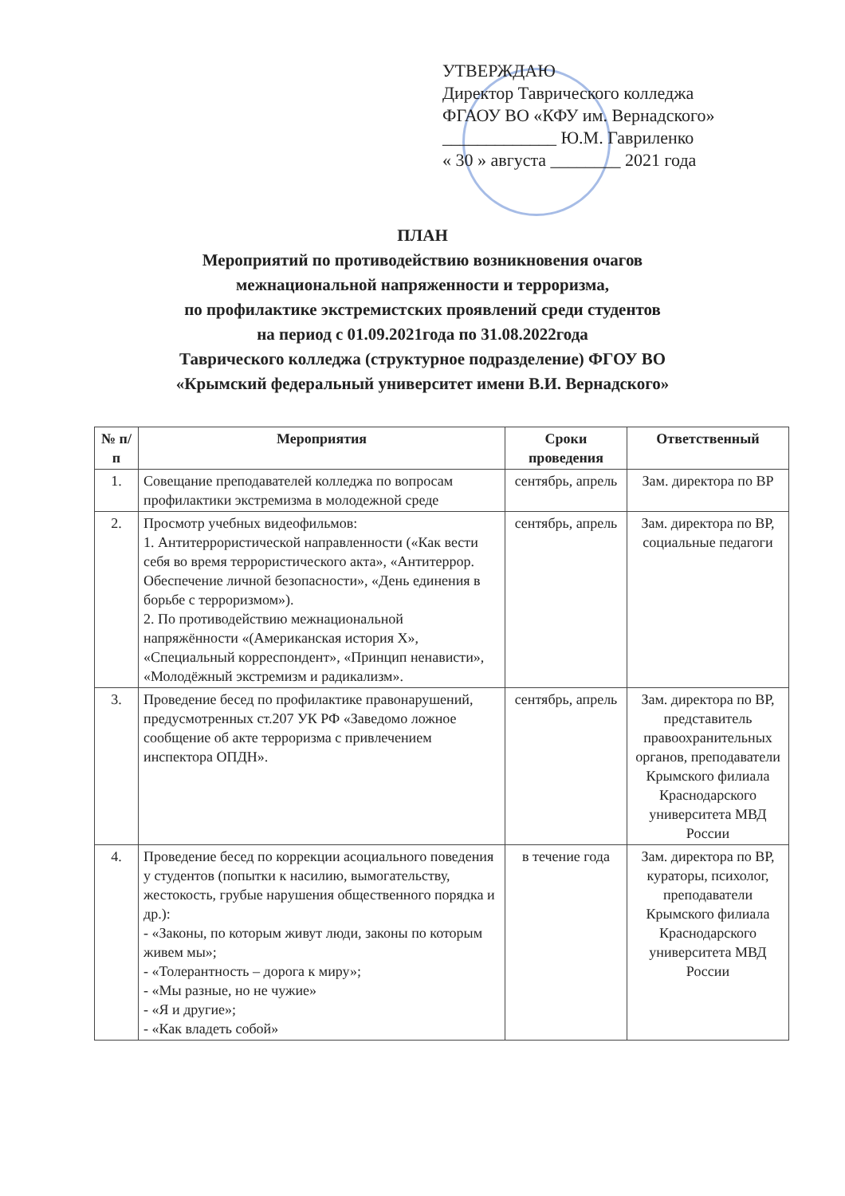УТВЕРЖДАЮ
Директор Таврического колледжа
ФГАОУ ВО «КФУ им. Вернадского»
_____________ Ю.М. Гавриленко
« 30 » августа ________ 2021 года
ПЛАН
Мероприятий по противодействию возникновения очагов
межнациональной напряженности и терроризма,
по профилактике экстремистских проявлений среди студентов
на период с 01.09.2021года по 31.08.2022года
Таврического колледжа (структурное подразделение) ФГОУ ВО
«Крымский федеральный университет имени В.И. Вернадского»
| № п/п | Мероприятия | Сроки проведения | Ответственный |
| --- | --- | --- | --- |
| 1. | Совещание преподавателей колледжа по вопросам профилактики экстремизма в молодежной среде | сентябрь, апрель | Зам. директора по ВР |
| 2. | Просмотр учебных видеофильмов: 1. Антитеррористической направленности («Как вести себя во время террористического акта», «Антитеррор. Обеспечение личной безопасности», «День единения в борьбе с терроризмом»). 2. По противодействию межнациональной напряжённости «(Американская история Х», «Специальный корреспондент», «Принцип ненависти», «Молодёжный экстремизм и радикализм». | сентябрь, апрель | Зам. директора по ВР, социальные педагоги |
| 3. | Проведение бесед по профилактике правонарушений, предусмотренных ст.207 УК РФ «Заведомо ложное сообщение об акте терроризма с привлечением инспектора ОПДН». | сентябрь, апрель | Зам. директора по ВР, представитель правоохранительных органов, преподаватели Крымского филиала Краснодарского университета МВД России |
| 4. | Проведение бесед по коррекции асоциального поведения у студентов (попытки к насилию, вымогательству, жестокость, грубые нарушения общественного порядка и др.): - «Законы, по которым живут люди, законы по которым живем мы»; - «Толерантность – дорога к миру»; - «Мы разные, но не чужие» - «Я и другие»; - «Как владеть собой» | в течение года | Зам. директора по ВР, кураторы, психолог, преподаватели Крымского филиала Краснодарского университета МВД России |